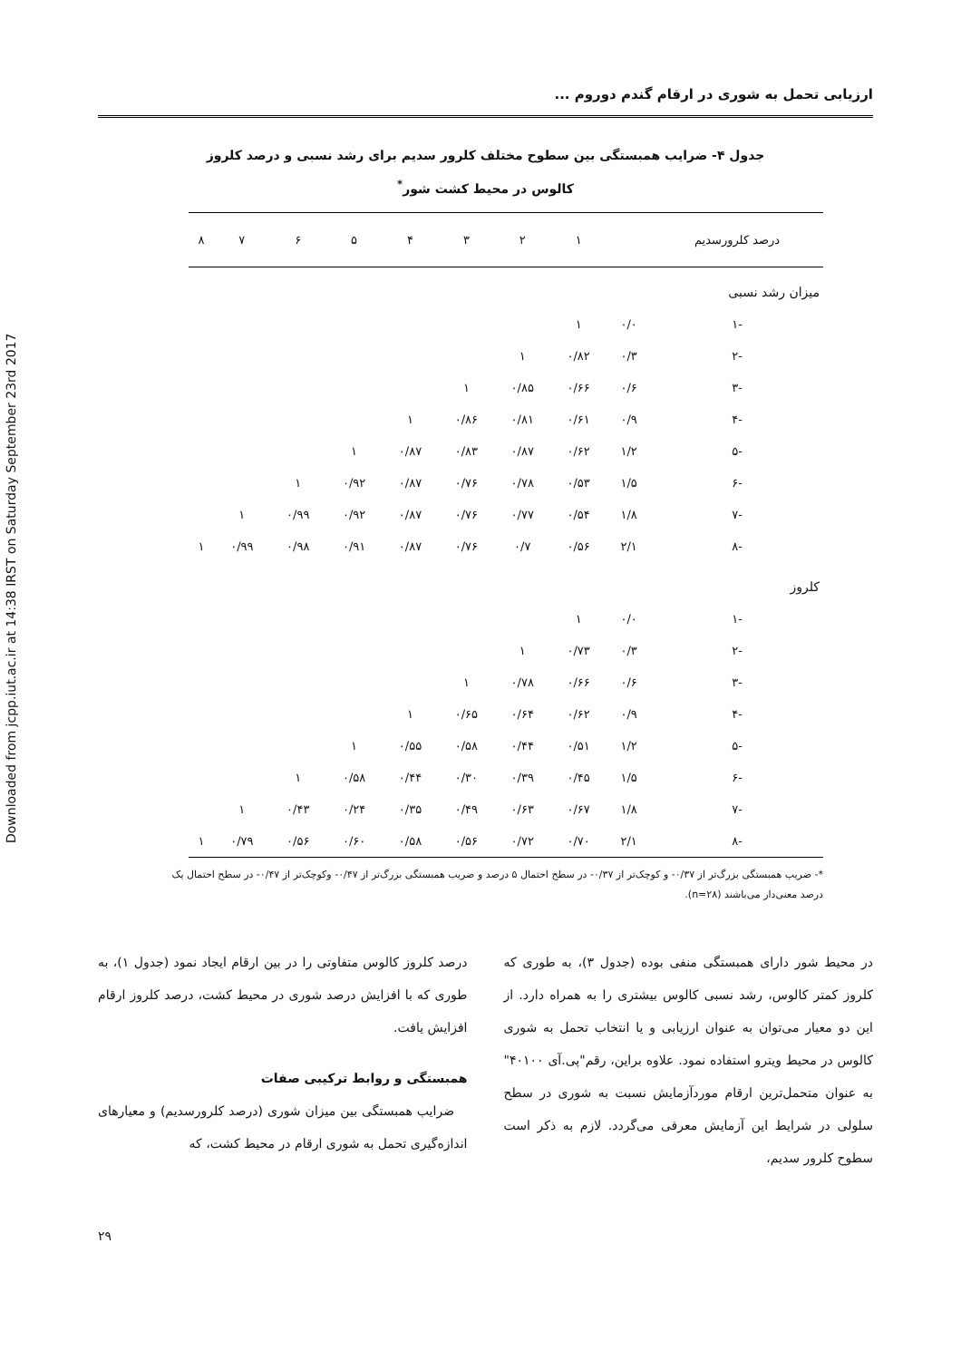Downloaded from jcpp.iut.ac.ir at 14:38 IRST on Saturday September 23rd 2017
ارزیابی تحمل به شوری در ارقام گندم دوروم ...
جدول ۴- ضرایب همبستگی بین سطوح مختلف کلرور سدیم برای رشد نسبی و درصد کلروز کالوس در محیط کشت شور<sup>*</sup>
| درصد کلرورسدیم | | ۱ | ۲ | ۳ | ۴ | ۵ | ۶ | ۷ | ۸ |
| --- | --- | --- | --- | --- | --- | --- | --- | --- | --- |
| میزان رشد نسبی | | | | | | | | | |
| -۱ | ۰/۰ | ۱ | | | | | | | |
| -۲ | ۰/۳ | ۰/۸۲ | ۱ | | | | | | |
| -۳ | ۰/۶ | ۰/۶۶ | ۰/۸۵ | ۱ | | | | | |
| -۴ | ۰/۹ | ۰/۶۱ | ۰/۸۱ | ۰/۸۶ | ۱ | | | | |
| -۵ | ۱/۲ | ۰/۶۲ | ۰/۸۷ | ۰/۸۳ | ۰/۸۷ | ۱ | | | |
| -۶ | ۱/۵ | ۰/۵۳ | ۰/۷۸ | ۰/۷۶ | ۰/۸۷ | ۰/۹۲ | ۱ | | |
| -۷ | ۱/۸ | ۰/۵۴ | ۰/۷۷ | ۰/۷۶ | ۰/۸۷ | ۰/۹۲ | ۰/۹۹ | ۱ | |
| -۸ | ۲/۱ | ۰/۵۶ | ۰/۷ | ۰/۷۶ | ۰/۸۷ | ۰/۹۱ | ۰/۹۸ | ۰/۹۹ | ۱ |
| کلروز | | | | | | | | | |
| -۱ | ۰/۰ | ۱ | | | | | | | |
| -۲ | ۰/۳ | ۰/۷۳ | ۱ | | | | | | |
| -۳ | ۰/۶ | ۰/۶۶ | ۰/۷۸ | ۱ | | | | | |
| -۴ | ۰/۹ | ۰/۶۲ | ۰/۶۴ | ۰/۶۵ | ۱ | | | | |
| -۵ | ۱/۲ | ۰/۵۱ | ۰/۴۴ | ۰/۵۸ | ۰/۵۵ | ۱ | | | |
| -۶ | ۱/۵ | ۰/۴۵ | ۰/۳۹ | ۰/۳۰ | ۰/۴۴ | ۰/۵۸ | ۱ | | |
| -۷ | ۱/۸ | ۰/۶۷ | ۰/۶۳ | ۰/۴۹ | ۰/۳۵ | ۰/۲۴ | ۰/۴۳ | ۱ | |
| -۸ | ۲/۱ | ۰/۷۰ | ۰/۷۲ | ۰/۵۶ | ۰/۵۸ | ۰/۶۰ | ۰/۵۶ | ۰/۷۹ | ۱ |
*- ضریب همبستگی بزرگ‌تر از ۰/۳۷- و کوچک‌تر از ۰/۳۷- در سطح احتمال ۵ درصد و ضریب همبستگی بزرگ‌تر از ۰/۴۷- وکوچک‌تر از ۰/۴۷- در سطح احتمال یک درصد معنی‌دار می‌باشند (n=۲۸).
در محیط شور دارای همبستگی منفی بوده (جدول ۳)، به طوری که کلروز کمتر کالوس، رشد نسبی کالوس بیشتری را به همراه دارد. از این دو معیار می‌توان به عنوان ارزیابی و یا انتخاب تحمل به شوری کالوس در محیط ویترو استفاده نمود. علاوه براین، رقم"پی.آی ۴۰۱۰۰" به عنوان متحمل‌ترین ارقام موردآزمایش نسبت به شوری در سطح سلولی در شرایط این آزمایش معرفی می‌گردد. لازم به ذکر است سطوح کلرور سدیم،
درصد کلروز کالوس متفاوتی را در بین ارقام ایجاد نمود (جدول ۱)، به طوری که با افزایش درصد شوری در محیط کشت، درصد کلروز ارقام افزایش یافت.
همبستگی و روابط ترکیبی صفات
ضرایب همبستگی بین میزان شوری (درصد کلرورسدیم) و معیارهای اندازه‌گیری تحمل به شوری ارقام در محیط کشت، که
۲۹